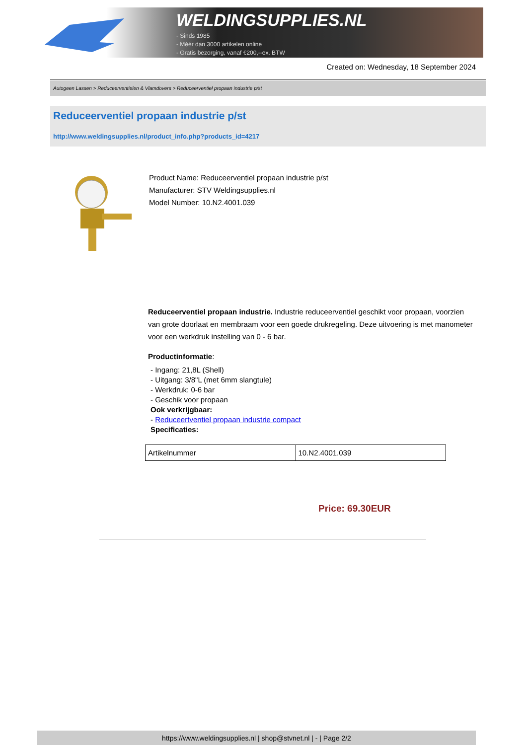WELDINGSUPPLIES.NL
- Sinds 1985
- Méér dan 3000 artikelen online
- Gratis bezorging, vanaf €200,--ex. BTW
Created on: Wednesday, 18 September 2024
Autogeen Lassen > Reduceerventielen & Vlamdovers > Reduceerventiel propaan industrie p/st
Reduceerventiel propaan industrie p/st
http://www.weldingsupplies.nl/product_info.php?products_id=4217
Product Name: Reduceerventiel propaan industrie p/st
Manufacturer: STV Weldingsupplies.nl
Model Number: 10.N2.4001.039
Reduceerventiel propaan industrie. Industrie reduceerventiel geschikt voor propaan, voorzien van grote doorlaat en membraam voor een goede drukregeling. Deze uitvoering is met manometer voor een werkdruk instelling van 0 - 6 bar.
Productinformatie:
- Ingang: 21,8L (Shell)
- Uitgang: 3/8"L (met 6mm slangtule)
- Werkdruk: 0-6 bar
- Geschik voor propaan
Ook verkrijgbaar:
- Reduceertventiel propaan industrie compact
Specificaties:
| Artikelnummer | 10.N2.4001.039 |
Price: 69.30EUR
https://www.weldingsupplies.nl | shop@stvnet.nl | - | Page 2/2